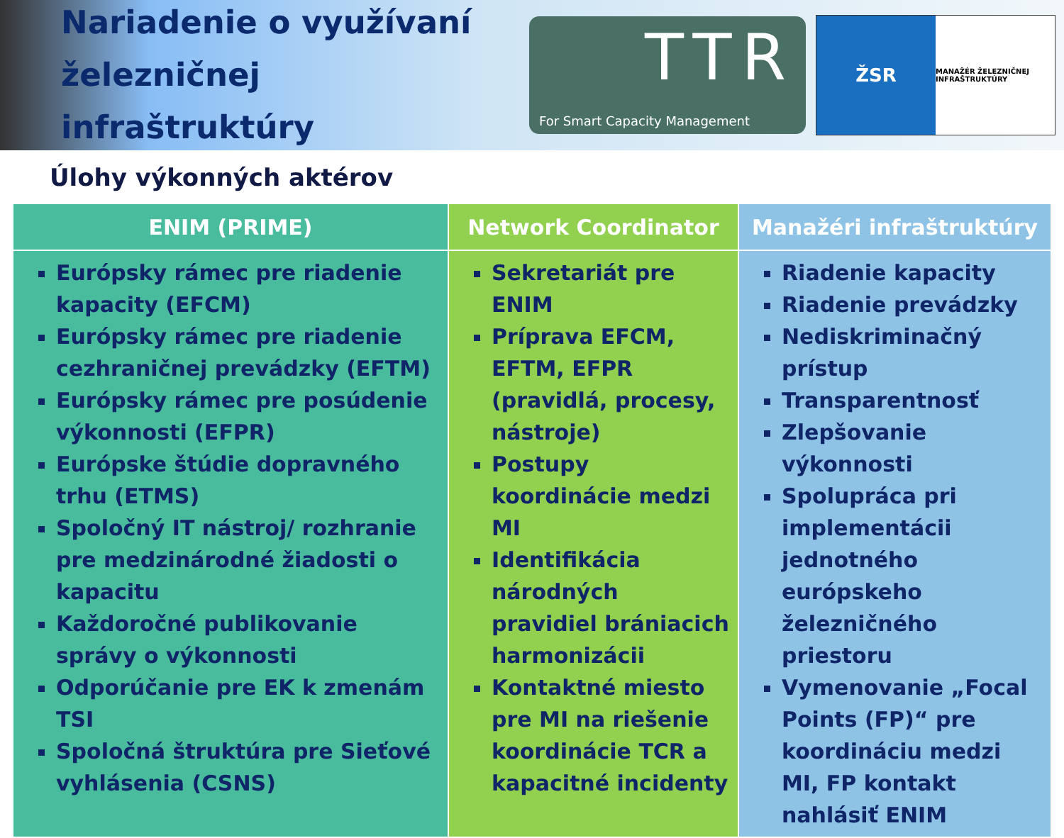Nariadenie o využívaní železničnej infraštruktúry
TTR
For Smart Capacity Management
ŽSR
MANAŽÉR ŽELEZNIČNEJ INFRAŠTRUKTÚRY
Úlohy výkonných aktérov
| ENIM (PRIME) | Network Coordinator | Manažéri infraštruktúry |
| --- | --- | --- |
| Európsky rámec pre riadenie kapacity (EFCM) Európsky rámec pre riadenie cezhraničnej prevádzky (EFTM) Európsky rámec pre posúdenie výkonnosti (EFPR) Európske štúdie dopravného trhu (ETMS) Spoločný IT nástroj/ rozhranie pre medzinárodné žiadosti o kapacitu Každoročné publikovanie správy o výkonnosti Odporúčanie pre EK k zmenám TSI Spoločná štruktúra pre Sieťové vyhlásenia (CSNS) | Sekretariát pre ENIM Príprava EFCM, EFTM, EFPR (pravidlá, procesy, nástroje) Postupy koordinácie medzi MI Identifikácia národných pravidiel brániacich harmonizácii Kontaktné miesto pre MI na riešenie koordinácie TCR a kapacitné incidenty | Riadenie kapacity Riadenie prevádzky Nediskriminačný prístup Transparentnosť Zlepšovanie výkonnosti Spolupráca pri implementácii jednotného európskeho železničného priestoru Vymenovanie „Focal Points (FP)“ pre koordináciu medzi MI, FP kontakt nahlásiť ENIM |